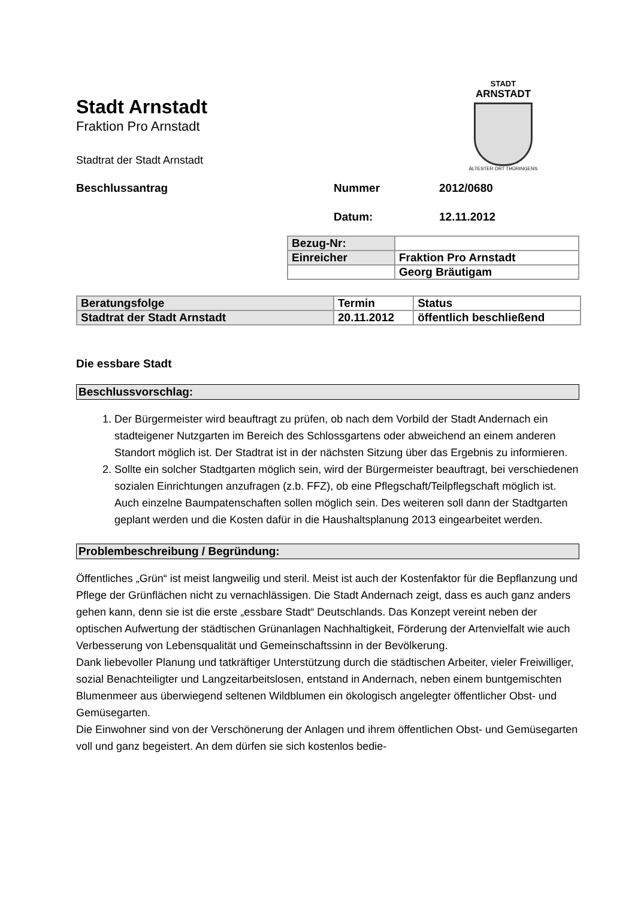STADT
ARNSTADT
ÄLTESTER ORT THÜRINGENS
Stadt Arnstadt
Fraktion Pro Arnstadt
Stadtrat der Stadt Arnstadt
Beschlussantrag Nummer 2012/0680
Datum: 12.11.2012
| Bezug-Nr: | |
| Einreicher | Fraktion Pro Arnstadt |
| | Georg Bräutigam |
| Beratungsfolge | Termin | Status |
| Stadtrat der Stadt Arnstadt | 20.11.2012 | öffentlich beschließend |
Die essbare Stadt
Beschlussvorschlag:
1. Der Bürgermeister wird beauftragt zu prüfen, ob nach dem Vorbild der Stadt Andernach ein stadteigener Nutzgarten im Bereich des Schlossgartens oder abweichend an einem anderen Standort möglich ist. Der Stadtrat ist in der nächsten Sitzung über das Ergebnis zu informieren.
2. Sollte ein solcher Stadtgarten möglich sein, wird der Bürgermeister beauftragt, bei verschiedenen sozialen Einrichtungen anzufragen (z.b. FFZ), ob eine Pflegschaft/Teilpflegschaft möglich ist. Auch einzelne Baumpatenschaften sollen möglich sein. Des weiteren soll dann der Stadtgarten geplant werden und die Kosten dafür in die Haushaltsplanung 2013 eingearbeitet werden.
Problembeschreibung / Begründung:
Öffentliches „Grün“ ist meist langweilig und steril. Meist ist auch der Kostenfaktor für die Bepflanzung und Pflege der Grünflächen nicht zu vernachlässigen. Die Stadt Andernach zeigt, dass es auch ganz anders gehen kann, denn sie ist die erste „essbare Stadt“ Deutschlands. Das Konzept vereint neben der optischen Aufwertung der städtischen Grünanlagen Nachhaltigkeit, Förderung der Artenvielfalt wie auch Verbesserung von Lebensqualität und Gemeinschaftssinn in der Bevölkerung.
Dank liebevoller Planung und tatkräftiger Unterstützung durch die städtischen Arbeiter, vieler Freiwilliger, sozial Benachteiligter und Langzeitarbeitslosen, entstand in Andernach, neben einem buntgemischten Blumenmeer aus überwiegend seltenen Wildblumen ein ökologisch angelegter öffentlicher Obst- und Gemüsegarten.
Die Einwohner sind von der Verschönerung der Anlagen und ihrem öffentlichen Obst- und Gemüsegarten voll und ganz begeistert. An dem dürfen sie sich kostenlos bedie-